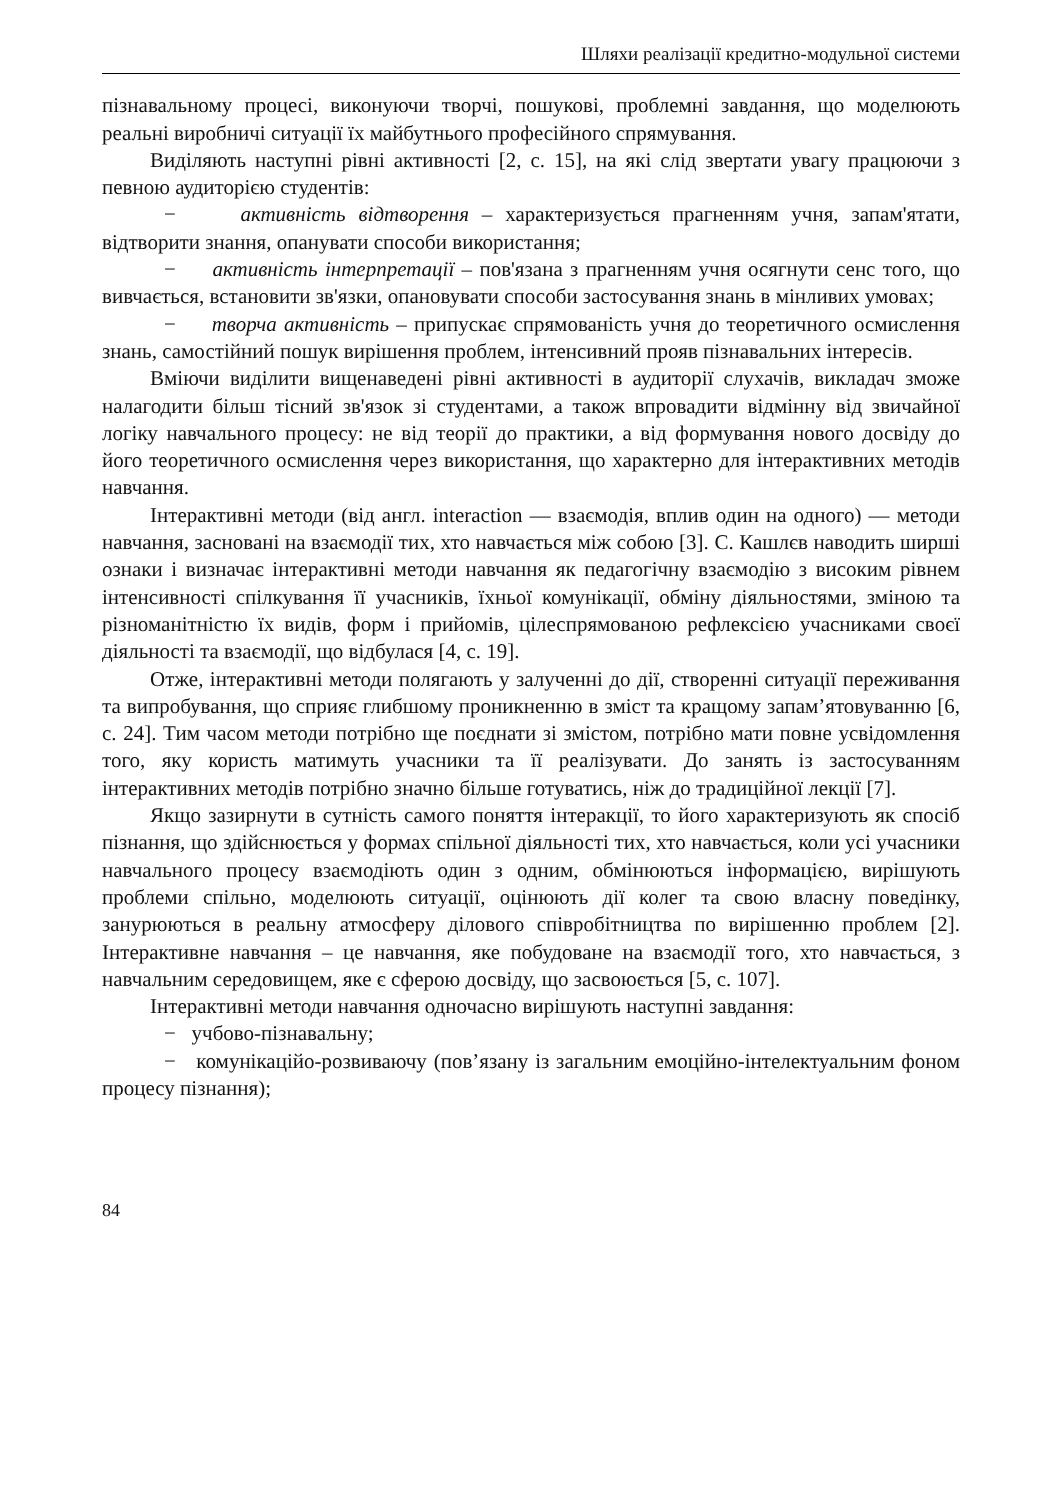Шляхи реалізації кредитно-модульної системи
пізнавальному процесі, виконуючи творчі, пошукові, проблемні завдання, що моделюють реальні виробничі ситуації їх майбутнього професійного спрямування.
Виділяють наступні рівні активності [2, с. 15], на які слід звертати увагу працюючи з певною аудиторією студентів:
− активність відтворення – характеризується прагненням учня, запам'ятати, відтворити знання, опанувати способи використання;
− активність інтерпретації – пов'язана з прагненням учня осягнути сенс того, що вивчається, встановити зв'язки, опановувати способи застосування знань в мінливих умовах;
− творча активність – припускає спрямованість учня до теоретичного осмислення знань, самостійний пошук вирішення проблем, інтенсивний прояв пізнавальних інтересів.
Вміючи виділити вищенаведені рівні активності в аудиторії слухачів, викладач зможе налагодити більш тісний зв'язок зі студентами, а також впровадити відмінну від звичайної логіку навчального процесу: не від теорії до практики, а від формування нового досвіду до його теоретичного осмислення через використання, що характерно для інтерактивних методів навчання.
Інтерактивні методи (від англ. interaction — взаємодія, вплив один на одного) — методи навчання, засновані на взаємодії тих, хто навчається між собою [3]. С. Кашлєв наводить ширші ознаки і визначає інтерактивні методи навчання як педагогічну взаємодію з високим рівнем інтенсивності спілкування її учасників, їхньої комунікації, обміну діяльностями, зміною та різноманітністю їх видів, форм і прийомів, цілеспрямованою рефлексією учасниками своєї діяльності та взаємодії, що відбулася [4, с. 19].
Отже, інтерактивні методи полягають у залученні до дії, створенні ситуації переживання та випробування, що сприяє глибшому проникненню в зміст та кращому запам’ятовуванню [6, с. 24]. Тим часом методи потрібно ще поєднати зі змістом, потрібно мати повне усвідомлення того, яку користь матимуть учасники та її реалізувати. До занять із застосуванням інтерактивних методів потрібно значно більше готуватись, ніж до традиційної лекції [7].
Якщо зазирнути в сутність самого поняття інтеракції, то його характеризують як спосіб пізнання, що здійснюється у формах спільної діяльності тих, хто навчається, коли усі учасники навчального процесу взаємодіють один з одним, обмінюються інформацією, вирішують проблеми спільно, моделюють ситуації, оцінюють дії колег та свою власну поведінку, занурюються в реальну атмосферу ділового співробітництва по вирішенню проблем [2]. Інтерактивне навчання – це навчання, яке побудоване на взаємодії того, хто навчається, з навчальним середовищем, яке є сферою досвіду, що засвоюється [5, с. 107].
Інтерактивні методи навчання одночасно вирішують наступні завдання:
− учбово-пізнавальну;
− комунікаційо-розвиваючу (пов’язану із загальним емоційно-інтелектуальним фоном процесу пізнання);
84